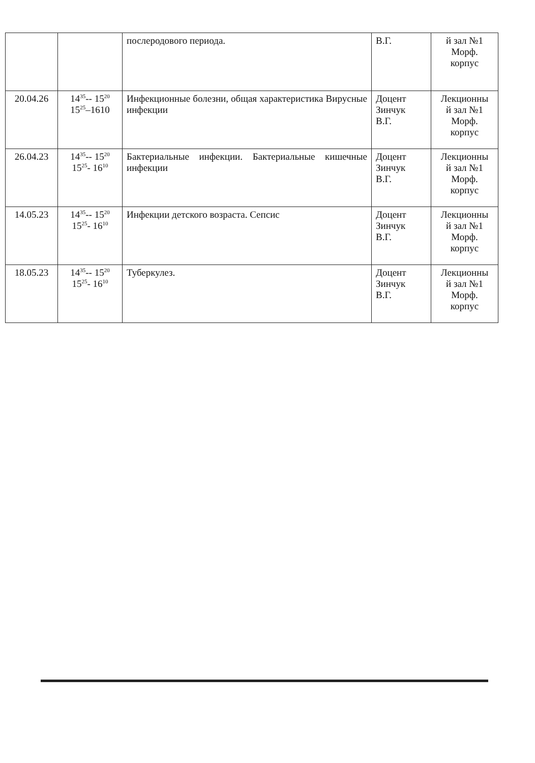| | | послеродового периода. | В.Г. | й зал №1 Морф. корпус |
| 20.04.26 | 14<sup>35</sup>-- 15<sup>20</sup> 15<sup>25</sup>–1610 | Инфекционные болезни, общая характеристика Вирусные инфекции | Доцент Зинчук В.Г. | Лекционны й зал №1 Морф. корпус |
| 26.04.23 | 14<sup>35</sup>-- 15<sup>20</sup> 15<sup>25</sup>- 16<sup>10</sup> | Бактериальные инфекции. Бактериальные кишечные инфекции | Доцент Зинчук В.Г. | Лекционны й зал №1 Морф. корпус |
| 14.05.23 | 14<sup>35</sup>-- 15<sup>20</sup> 15<sup>25</sup>- 16<sup>10</sup> | Инфекции детского возраста. Сепсис | Доцент Зинчук В.Г. | Лекционны й зал №1 Морф. корпус |
| 18.05.23 | 14<sup>35</sup>-- 15<sup>20</sup> 15<sup>25</sup>- 16<sup>10</sup> | Туберкулез. | Доцент Зинчук В.Г. | Лекционны й зал №1 Морф. корпус |